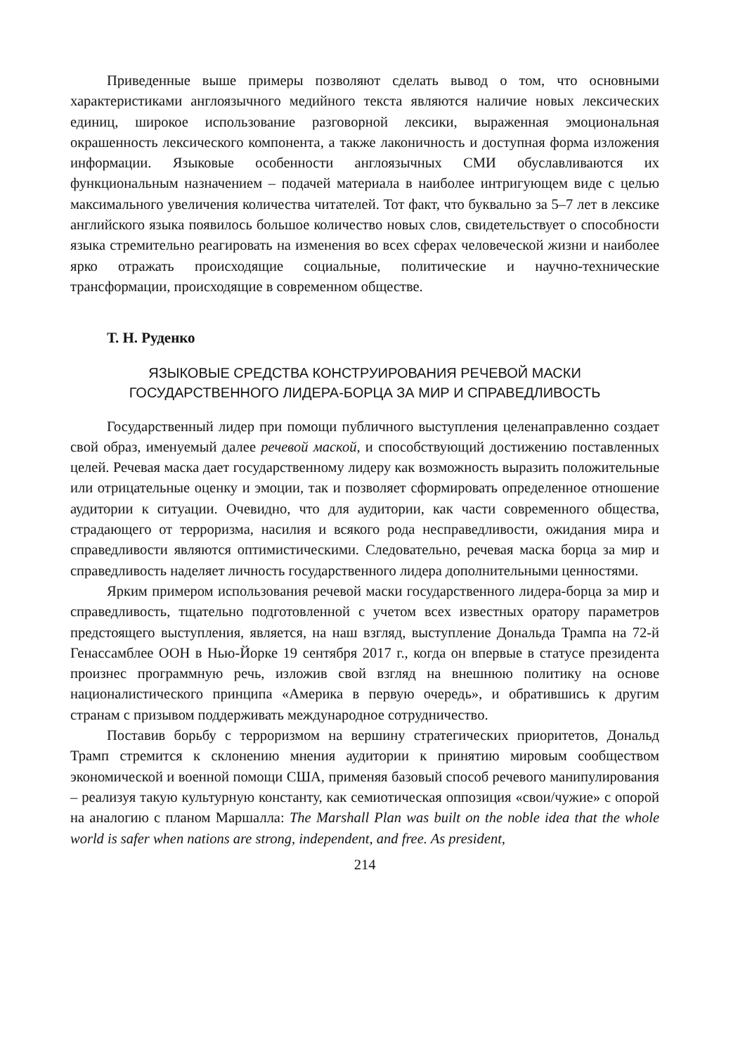Приведенные выше примеры позволяют сделать вывод о том, что основными характеристиками англоязычного медийного текста являются наличие новых лексических единиц, широкое использование разговорной лексики, выраженная эмоциональная окрашенность лексического компонента, а также лаконичность и доступная форма изложения информации. Языковые особенности англоязычных СМИ обуславливаются их функциональным назначением – подачей материала в наиболее интригующем виде с целью максимального увеличения количества читателей. Тот факт, что буквально за 5–7 лет в лексике английского языка появилось большое количество новых слов, свидетельствует о способности языка стремительно реагировать на изменения во всех сферах человеческой жизни и наиболее ярко отражать происходящие социальные, политические и научно-технические трансформации, происходящие в современном обществе.
Т. Н. Руденко
ЯЗЫКОВЫЕ СРЕДСТВА КОНСТРУИРОВАНИЯ РЕЧЕВОЙ МАСКИ
ГОСУДАРСТВЕННОГО ЛИДЕРА-БОРЦА ЗА МИР И СПРАВЕДЛИВОСТЬ
Государственный лидер при помощи публичного выступления целенаправленно создает свой образ, именуемый далее речевой маской, и способствующий достижению поставленных целей. Речевая маска дает государственному лидеру как возможность выразить положительные или отрицательные оценку и эмоции, так и позволяет сформировать определенное отношение аудитории к ситуации. Очевидно, что для аудитории, как части современного общества, страдающего от терроризма, насилия и всякого рода несправедливости, ожидания мира и справедливости являются оптимистическими. Следовательно, речевая маска борца за мир и справедливость наделяет личность государственного лидера дополнительными ценностями.
Ярким примером использования речевой маски государственного лидера-борца за мир и справедливость, тщательно подготовленной с учетом всех известных оратору параметров предстоящего выступления, является, на наш взгляд, выступление Дональда Трампа на 72-й Генассамблее ООН в Нью-Йорке 19 сентября 2017 г., когда он впервые в статусе президента произнес программную речь, изложив свой взгляд на внешнюю политику на основе националистического принципа «Америка в первую очередь», и обратившись к другим странам с призывом поддерживать международное сотрудничество.
Поставив борьбу с терроризмом на вершину стратегических приоритетов, Дональд Трамп стремится к склонению мнения аудитории к принятию мировым сообществом экономической и военной помощи США, применяя базовый способ речевого манипулирования – реализуя такую культурную константу, как семиотическая оппозиция «свои/чужие» с опорой на аналогию с планом Маршалла: The Marshall Plan was built on the noble idea that the whole world is safer when nations are strong, independent, and free. As president,
214